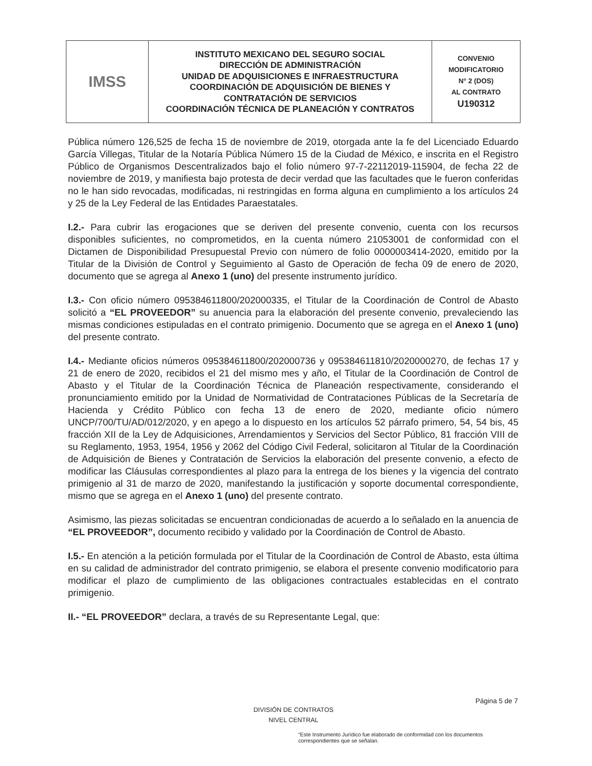| IMSS | INSTITUTO MEXICANO DEL SEGURO SOCIAL DIRECCIÓN DE ADMINISTRACIÓN UNIDAD DE ADQUISICIONES E INFRAESTRUCTURA COORDINACIÓN DE ADQUISICIÓN DE BIENES Y CONTRATACIÓN DE SERVICIOS COORDINACIÓN TÉCNICA DE PLANEACIÓN Y CONTRATOS | CONVENIO MODIFICATORIO N° 2 (DOS) AL CONTRATO U190312 |
Pública número 126,525 de fecha 15 de noviembre de 2019, otorgada ante la fe del Licenciado Eduardo García Villegas, Titular de la Notaría Pública Número 15 de la Ciudad de México, e inscrita en el Registro Público de Organismos Descentralizados bajo el folio número 97-7-22112019-115904, de fecha 22 de noviembre de 2019, y manifiesta bajo protesta de decir verdad que las facultades que le fueron conferidas no le han sido revocadas, modificadas, ni restringidas en forma alguna en cumplimiento a los artículos 24 y 25 de la Ley Federal de las Entidades Paraestatales.
I.2.- Para cubrir las erogaciones que se deriven del presente convenio, cuenta con los recursos disponibles suficientes, no comprometidos, en la cuenta número 21053001 de conformidad con el Dictamen de Disponibilidad Presupuestal Previo con número de folio 0000003414-2020, emitido por la Titular de la División de Control y Seguimiento al Gasto de Operación de fecha 09 de enero de 2020, documento que se agrega al Anexo 1 (uno) del presente instrumento jurídico.
I.3.- Con oficio número 095384611800/202000335, el Titular de la Coordinación de Control de Abasto solicitó a “EL PROVEEDOR” su anuencia para la elaboración del presente convenio, prevaleciendo las mismas condiciones estipuladas en el contrato primigenio. Documento que se agrega en el Anexo 1 (uno) del presente contrato.
I.4.- Mediante oficios números 095384611800/202000736 y 095384611810/2020000270, de fechas 17 y 21 de enero de 2020, recibidos el 21 del mismo mes y año, el Titular de la Coordinación de Control de Abasto y el Titular de la Coordinación Técnica de Planeación respectivamente, considerando el pronunciamiento emitido por la Unidad de Normatividad de Contrataciones Públicas de la Secretaría de Hacienda y Crédito Público con fecha 13 de enero de 2020, mediante oficio número UNCP/700/TU/AD/012/2020, y en apego a lo dispuesto en los artículos 52 párrafo primero, 54, 54 bis, 45 fracción XII de la Ley de Adquisiciones, Arrendamientos y Servicios del Sector Público, 81 fracción VIII de su Reglamento, 1953, 1954, 1956 y 2062 del Código Civil Federal, solicitaron al Titular de la Coordinación de Adquisición de Bienes y Contratación de Servicios la elaboración del presente convenio, a efecto de modificar las Cláusulas correspondientes al plazo para la entrega de los bienes y la vigencia del contrato primigenio al 31 de marzo de 2020, manifestando la justificación y soporte documental correspondiente, mismo que se agrega en el Anexo 1 (uno) del presente contrato.
Asimismo, las piezas solicitadas se encuentran condicionadas de acuerdo a lo señalado en la anuencia de “EL PROVEEDOR”, documento recibido y validado por la Coordinación de Control de Abasto.
I.5.- En atención a la petición formulada por el Titular de la Coordinación de Control de Abasto, esta última en su calidad de administrador del contrato primigenio, se elabora el presente convenio modificatorio para modificar el plazo de cumplimiento de las obligaciones contractuales establecidas en el contrato primigenio.
II.- “EL PROVEEDOR” declara, a través de su Representante Legal, que:
Página 5 de 7
DIVISIÓN DE CONTRATOS
NIVEL CENTRAL
“Este Instrumento Jurídico fue elaborado de conformidad con los documentos correspondientes que se señalan.